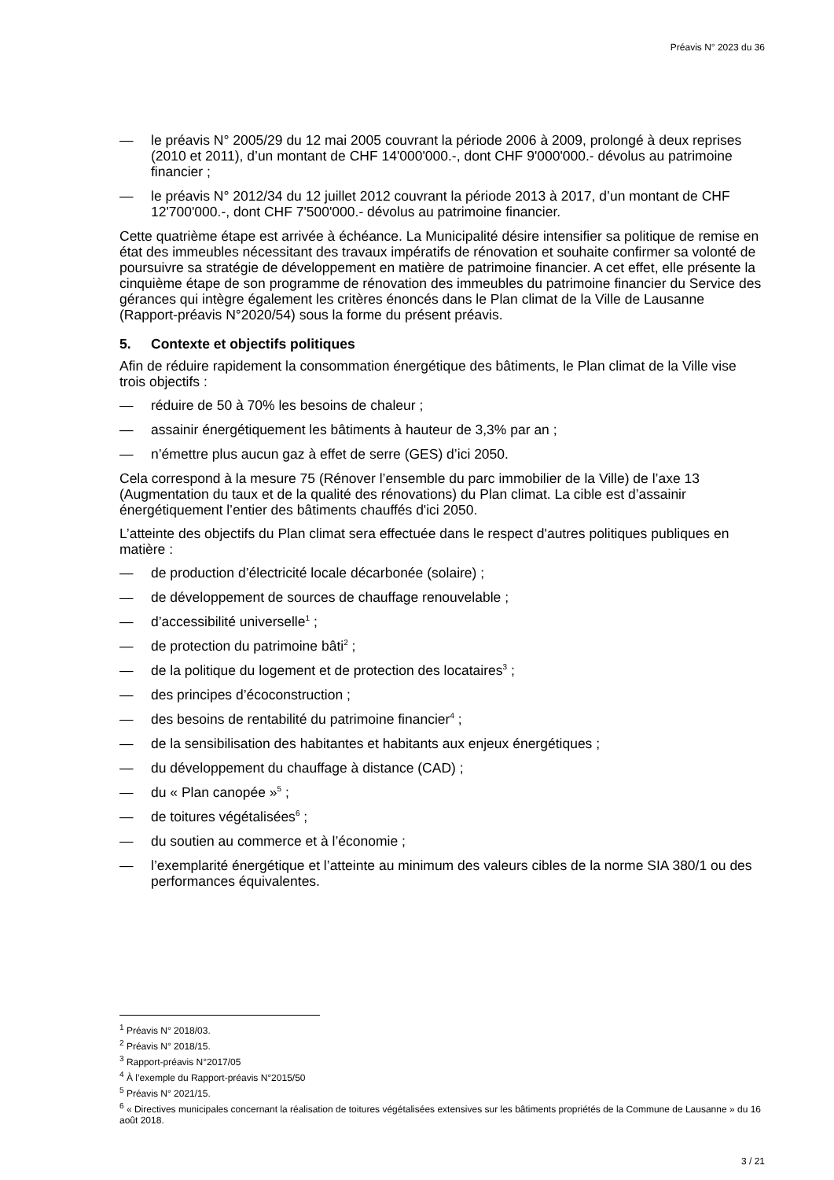Préavis N° 2023 du 36
— le préavis N° 2005/29 du 12 mai 2005 couvrant la période 2006 à 2009, prolongé à deux reprises (2010 et 2011), d’un montant de CHF 14'000'000.-, dont CHF 9'000'000.- dévolus au patrimoine financier ;
— le préavis N° 2012/34 du 12 juillet 2012 couvrant la période 2013 à 2017, d’un montant de CHF 12'700'000.-, dont CHF 7'500'000.- dévolus au patrimoine financier.
Cette quatrième étape est arrivée à échéance. La Municipalité désire intensifier sa politique de remise en état des immeubles nécessitant des travaux impératifs de rénovation et souhaite confirmer sa volonté de poursuivre sa stratégie de développement en matière de patrimoine financier. A cet effet, elle présente la cinquième étape de son programme de rénovation des immeubles du patrimoine financier du Service des gérances qui intègre également les critères énoncés dans le Plan climat de la Ville de Lausanne (Rapport-préavis N°2020/54) sous la forme du présent préavis.
5. Contexte et objectifs politiques
Afin de réduire rapidement la consommation énergétique des bâtiments, le Plan climat de la Ville vise trois objectifs :
— réduire de 50 à 70% les besoins de chaleur ;
— assainir énergétiquement les bâtiments à hauteur de 3,3% par an ;
— n’émettre plus aucun gaz à effet de serre (GES) d’ici 2050.
Cela correspond à la mesure 75 (Rénover l’ensemble du parc immobilier de la Ville) de l’axe 13 (Augmentation du taux et de la qualité des rénovations) du Plan climat. La cible est d’assainir énergétiquement l’entier des bâtiments chauffés d'ici 2050.
L’atteinte des objectifs du Plan climat sera effectuée dans le respect d'autres politiques publiques en matière :
— de production d’électricité locale décarbonée (solaire) ;
— de développement de sources de chauffage renouvelable ;
— d’accessibilité universelle<sup>1</sup> ;
— de protection du patrimoine bâti<sup>2</sup> ;
— de la politique du logement et de protection des locataires<sup>3</sup> ;
— des principes d’écoconstruction ;
— des besoins de rentabilité du patrimoine financier<sup>4</sup> ;
— de la sensibilisation des habitantes et habitants aux enjeux énergétiques ;
— du développement du chauffage à distance (CAD) ;
— du « Plan canopée »<sup>5</sup> ;
— de toitures végétalisées<sup>6</sup> ;
— du soutien au commerce et à l’économie ;
— l’exemplarité énergétique et l’atteinte au minimum des valeurs cibles de la norme SIA 380/1 ou des performances équivalentes.
<sup>1</sup> Préavis N° 2018/03.
<sup>2</sup> Préavis N° 2018/15.
<sup>3</sup> Rapport-préavis N°2017/05
<sup>4</sup> À l’exemple du Rapport-préavis N°2015/50
<sup>5</sup> Préavis N° 2021/15.
<sup>6</sup> « Directives municipales concernant la réalisation de toitures végétalisées extensives sur les bâtiments propriétés de la Commune de Lausanne » du 16 août 2018.
3 / 21